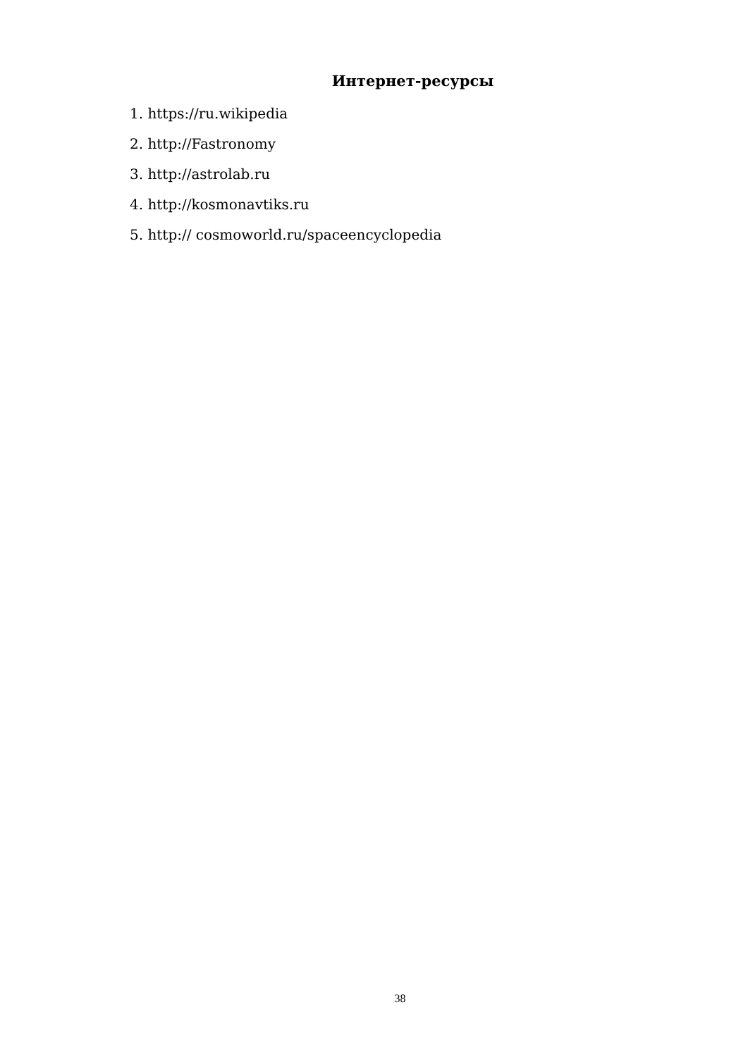Интернет-ресурсы
1. https://ru.wikipedia
2. http://Fastronomy
3. http://astrolab.ru
4. http://kosmonavtiks.ru
5. http:// cosmoworld.ru/spaceencyclopedia
38